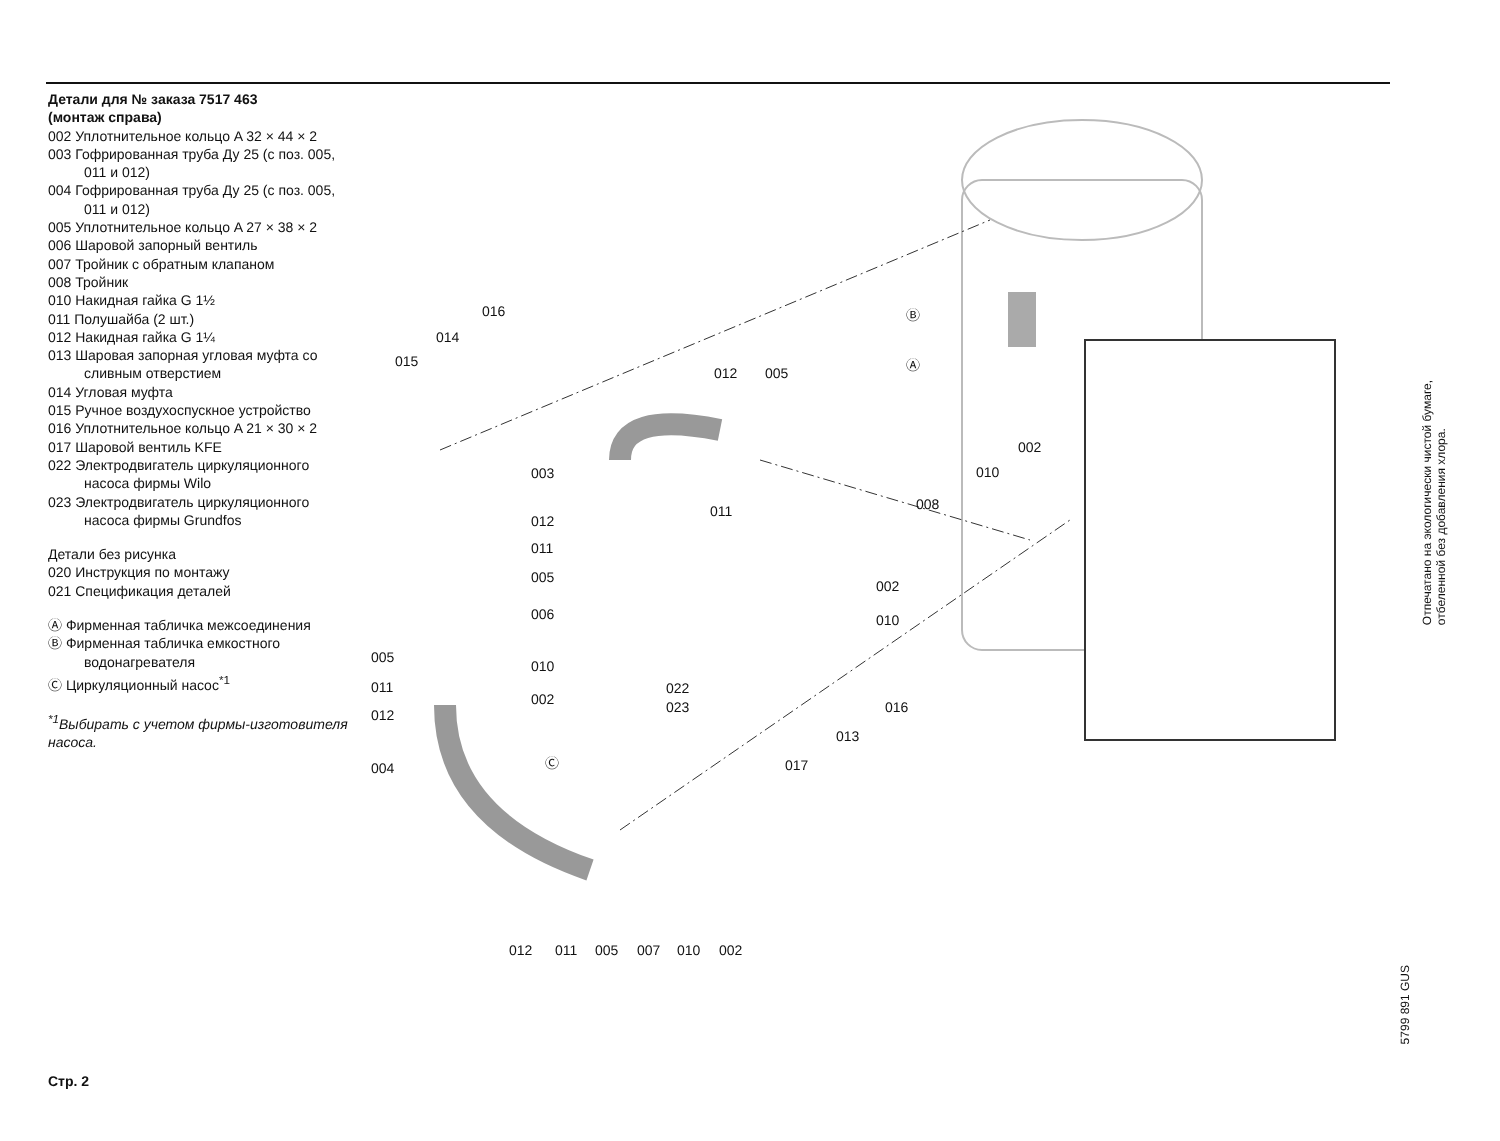Детали для № заказа 7517 463
(монтаж справа)
002 Уплотнительное кольцо A 32 × 44 × 2
003 Гофрированная труба Ду 25 (с поз. 005, 011 и 012)
004 Гофрированная труба Ду 25 (с поз. 005, 011 и 012)
005 Уплотнительное кольцо A 27 × 38 × 2
006 Шаровой запорный вентиль
007 Тройник с обратным клапаном
008 Тройник
010 Накидная гайка G 1½
011 Полушайба (2 шт.)
012 Накидная гайка G 1¼
013 Шаровая запорная угловая муфта со сливным отверстием
014 Угловая муфта
015 Ручное воздухоспускное устройство
016 Уплотнительное кольцо A 21 × 30 × 2
017 Шаровой вентиль KFE
022 Электродвигатель циркуляционного насоса фирмы Wilo
023 Электродвигатель циркуляционного насоса фирмы Grundfos
Детали без рисунка
020 Инструкция по монтажу
021 Спецификация деталей
Ⓐ Фирменная табличка межсоединения
Ⓑ Фирменная табличка емкостного водонагревателя
Ⓒ Циркуляционный насос<sup>*1</sup>
<sup>*1</sup>Выбирать с учетом фирмы-изготовителя насоса.
016
014
015
012
005
003
011
012
011
005
006
010
002
022
023
Ⓒ
005
011
012
004
Ⓑ
Ⓐ
002
010
008
002
010
016
013
017
012
011
005
007
010
002
Отпечатано на экологически чистой бумаге,
отбеленной без добавления хлора.
5799 891 GUS
Стр. 2